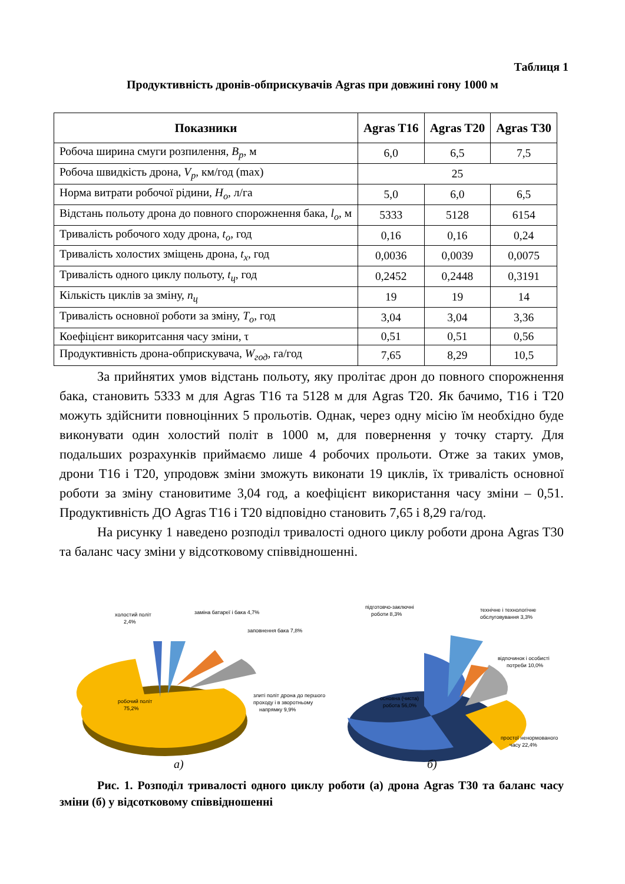Таблиця 1
Продуктивність дронів-обприскувачів Agras при довжині гону 1000 м
| Показники | Agras T16 | Agras T20 | Agras T30 |
| --- | --- | --- | --- |
| Робоча ширина смуги розпилення, B<sub>p</sub> , м | 6,0 | 6,5 | 7,5 |
| Робоча швидкість дрона, V<sub>p</sub> , км/год (max) | 25 | | |
| Норма витрати робочої рідини, H<sub>o</sub> , л/га | 5,0 | 6,0 | 6,5 |
| Відстань польоту дрона до повного спорожнення бака, l<sub>o</sub> , м | 5333 | 5128 | 6154 |
| Тривалість робочого ходу дрона, t<sub>o</sub> , год | 0,16 | 0,16 | 0,24 |
| Тривалість холостих зміщень дрона, t<sub>x</sub> , год | 0,0036 | 0,0039 | 0,0075 |
| Тривалість одного циклу польоту, t<sub>ц</sub> , год | 0,2452 | 0,2448 | 0,3191 |
| Кількість циклів за зміну, n<sub>ц</sub> | 19 | 19 | 14 |
| Тривалість основної роботи за зміну, T<sub>o</sub> , год | 3,04 | 3,04 | 3,36 |
| Коефіцієнт викоритсання часу зміни, τ | 0,51 | 0,51 | 0,56 |
| Продуктивність дрона-обприскувача, W<sub>год</sub> , га/год | 7,65 | 8,29 | 10,5 |
За прийнятих умов відстань польоту, яку пролітає дрон до повного спорожнення бака, становить 5333 м для Agras T16 та 5128 м для Agras T20. Як бачимо, T16 і T20 можуть здійснити повноцінних 5 прольотів. Однак, через одну місію їм необхідно буде виконувати один холостий політ в 1000 м, для повернення у точку старту. Для подальших розрахунків приймаємо лише 4 робочих прольоти. Отже за таких умов, дрони T16 і T20, упродовж зміни зможуть виконати 19 циклів, їх тривалість основної роботи за зміну становитиме 3,04 год, а коефіцієнт використання часу зміни – 0,51. Продуктивність ДО Agras T16 і T20 відповідно становить 7,65 і 8,29 га/год.
На рисунку 1 наведено розподіл тривалості одного циклу роботи дрона Agras T30 та баланс часу зміни у відсотковому співвідношенні.
холостий політ
2,4%
заміна батареї і бака 4,7%
заповнення бака 7,8%
злиті політ дрона до першого
проходу і в зворотньому
напрямку 9,9%
робочий політ
75,2%
підготовчо-заключні
роботи 8,3%
технічне і технологічне
обслуговування 3,3%
відпочинок і особисті
потреби 10,0%
основна (чиста)
робота 56,0%
простої ненормованого
часу 22,4%
а)
б)
Рис. 1. Розподіл тривалості одного циклу роботи (а) дрона Agras T30 та баланс часу зміни (б) у відсотковому співвідношенні